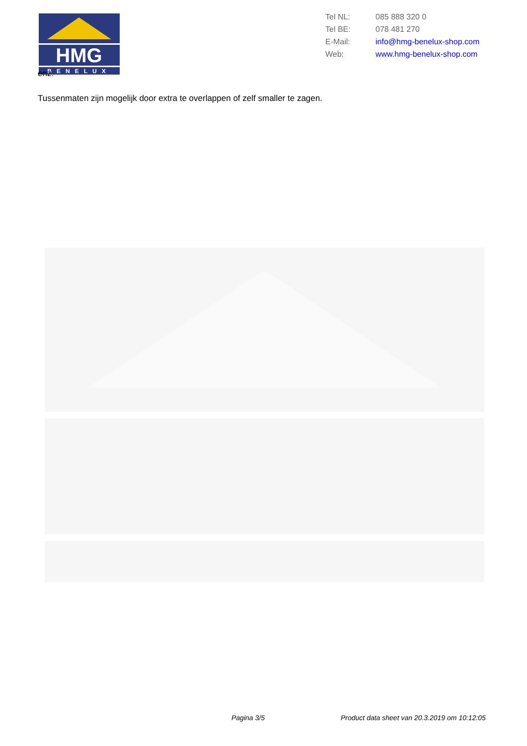HMG
BENELUX
| Tel NL: | 085 888 320 0 |
| Tel BE: | 078 481 270 |
| E-Mail: | info@hmg-benelux-shop.com |
| Web: | www.hmg-benelux-shop.com |
enz.
Tussenmaten zijn mogelijk door extra te overlappen of zelf smaller te zagen.
Pagina 3/5
Product data sheet van 20.3.2019 om 10:12:05